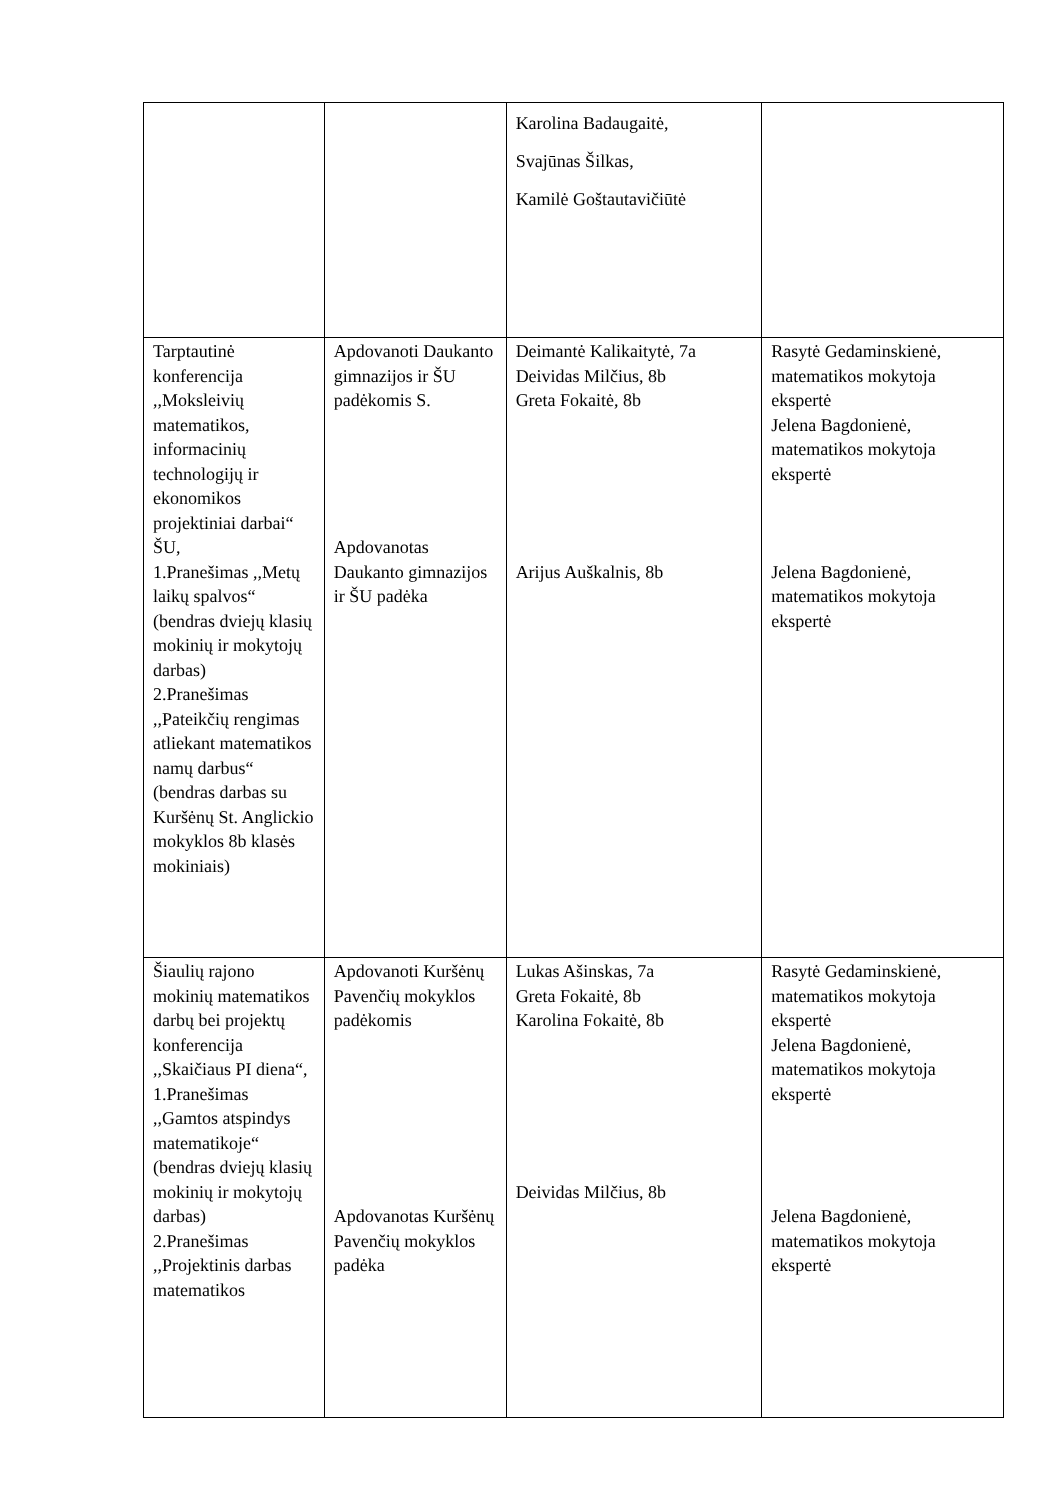| | | Karolina Badaugaitė, Svajūnas Šilkas, Kamilė Goštautavičiūtė | |
| Tarptautinė konferencija ,,Moksleivių matematikos, informacinių technologijų ir ekonomikos projektiniai darbai“ ŠU, 1.Pranešimas ,,Metų laikų spalvos“ (bendras dviejų klasių mokinių ir mokytojų darbas) 2.Pranešimas ,,Pateikčių rengimas atliekant matematikos namų darbus“ (bendras darbas su Kuršėnų St. Anglickio mokyklos 8b klasės mokiniais) | Apdovanoti Daukanto gimnazijos ir ŠU padėkomis S. Apdovanotas Daukanto gimnazijos ir ŠU padėka | Deimantė Kalikaitytė, 7a Deividas Milčius, 8b Greta Fokaitė, 8b Arijus Auškalnis, 8b | Rasytė Gedaminskienė, matematikos mokytoja ekspertė Jelena Bagdonienė, matematikos mokytoja ekspertė Jelena Bagdonienė, matematikos mokytoja ekspertė |
| Šiaulių rajono mokinių matematikos darbų bei projektų konferencija ,,Skaičiaus PI diena“, 1.Pranešimas ,,Gamtos atspindys matematikoje“ (bendras dviejų klasių mokinių ir mokytojų darbas) 2.Pranešimas ,,Projektinis darbas matematikos | Apdovanoti Kuršėnų Pavenčių mokyklos padėkomis Apdovanotas Kuršėnų Pavenčių mokyklos padėka | Lukas Ašinskas, 7a Greta Fokaitė, 8b Karolina Fokaitė, 8b Deividas Milčius, 8b | Rasytė Gedaminskienė, matematikos mokytoja ekspertė Jelena Bagdonienė, matematikos mokytoja ekspertė Jelena Bagdonienė, matematikos mokytoja ekspertė |